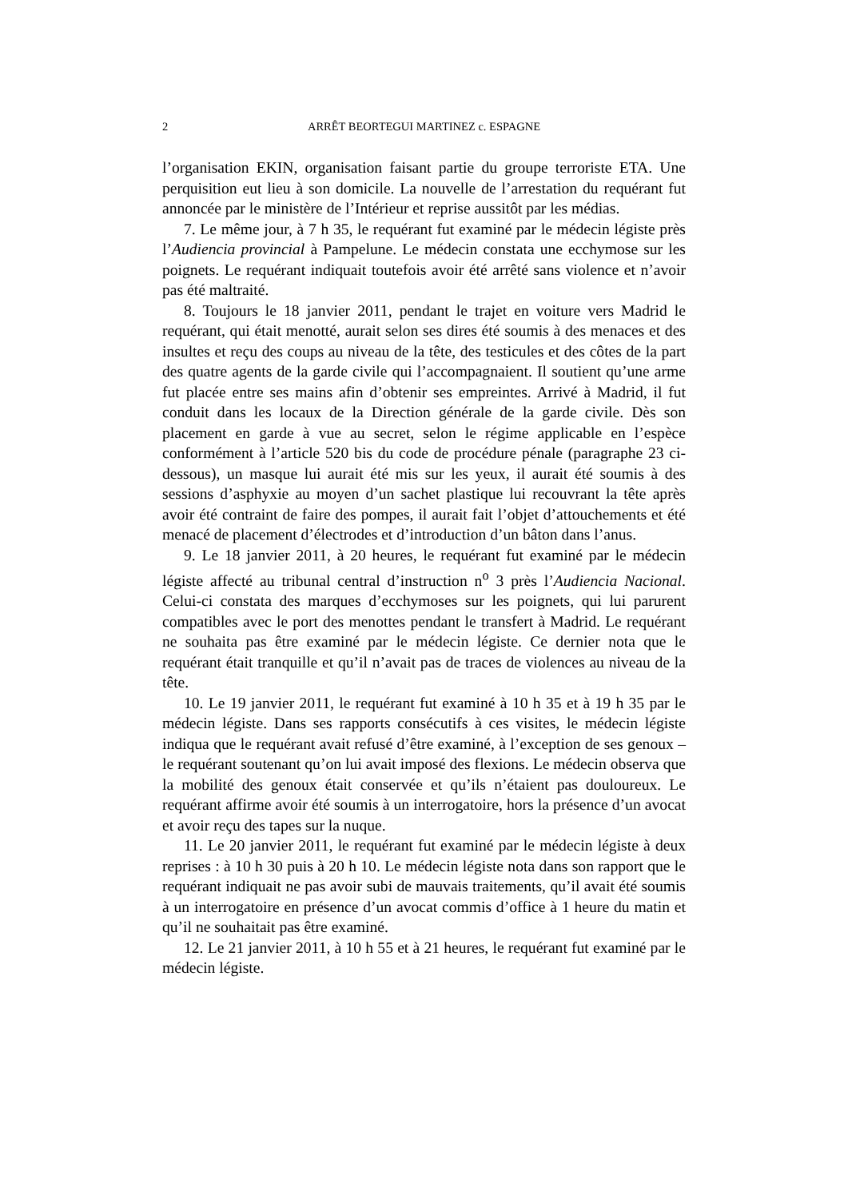2 ARRÊT BEORTEGUI MARTINEZ c. ESPAGNE
l’organisation EKIN, organisation faisant partie du groupe terroriste ETA. Une perquisition eut lieu à son domicile. La nouvelle de l’arrestation du requérant fut annoncée par le ministère de l’Intérieur et reprise aussitôt par les médias.
7. Le même jour, à 7 h 35, le requérant fut examiné par le médecin légiste près l’Audiencia provincial à Pampelune. Le médecin constata une ecchymose sur les poignets. Le requérant indiquait toutefois avoir été arrêté sans violence et n’avoir pas été maltraité.
8. Toujours le 18 janvier 2011, pendant le trajet en voiture vers Madrid le requérant, qui était menotté, aurait selon ses dires été soumis à des menaces et des insultes et reçu des coups au niveau de la tête, des testicules et des côtes de la part des quatre agents de la garde civile qui l’accompagnaient. Il soutient qu’une arme fut placée entre ses mains afin d’obtenir ses empreintes. Arrivé à Madrid, il fut conduit dans les locaux de la Direction générale de la garde civile. Dès son placement en garde à vue au secret, selon le régime applicable en l’espèce conformément à l’article 520 bis du code de procédure pénale (paragraphe 23 ci-dessous), un masque lui aurait été mis sur les yeux, il aurait été soumis à des sessions d’asphyxie au moyen d’un sachet plastique lui recouvrant la tête après avoir été contraint de faire des pompes, il aurait fait l’objet d’attouchements et été menacé de placement d’électrodes et d’introduction d’un bâton dans l’anus.
9. Le 18 janvier 2011, à 20 heures, le requérant fut examiné par le médecin légiste affecté au tribunal central d’instruction n<sup>o</sup> 3 près l’Audiencia Nacional. Celui-ci constata des marques d’ecchymoses sur les poignets, qui lui parurent compatibles avec le port des menottes pendant le transfert à Madrid. Le requérant ne souhaita pas être examiné par le médecin légiste. Ce dernier nota que le requérant était tranquille et qu’il n’avait pas de traces de violences au niveau de la tête.
10. Le 19 janvier 2011, le requérant fut examiné à 10 h 35 et à 19 h 35 par le médecin légiste. Dans ses rapports consécutifs à ces visites, le médecin légiste indiqua que le requérant avait refusé d’être examiné, à l’exception de ses genoux – le requérant soutenant qu’on lui avait imposé des flexions. Le médecin observa que la mobilité des genoux était conservée et qu’ils n’étaient pas douloureux. Le requérant affirme avoir été soumis à un interrogatoire, hors la présence d’un avocat et avoir reçu des tapes sur la nuque.
11. Le 20 janvier 2011, le requérant fut examiné par le médecin légiste à deux reprises : à 10 h 30 puis à 20 h 10. Le médecin légiste nota dans son rapport que le requérant indiquait ne pas avoir subi de mauvais traitements, qu’il avait été soumis à un interrogatoire en présence d’un avocat commis d’office à 1 heure du matin et qu’il ne souhaitait pas être examiné.
12. Le 21 janvier 2011, à 10 h 55 et à 21 heures, le requérant fut examiné par le médecin légiste.